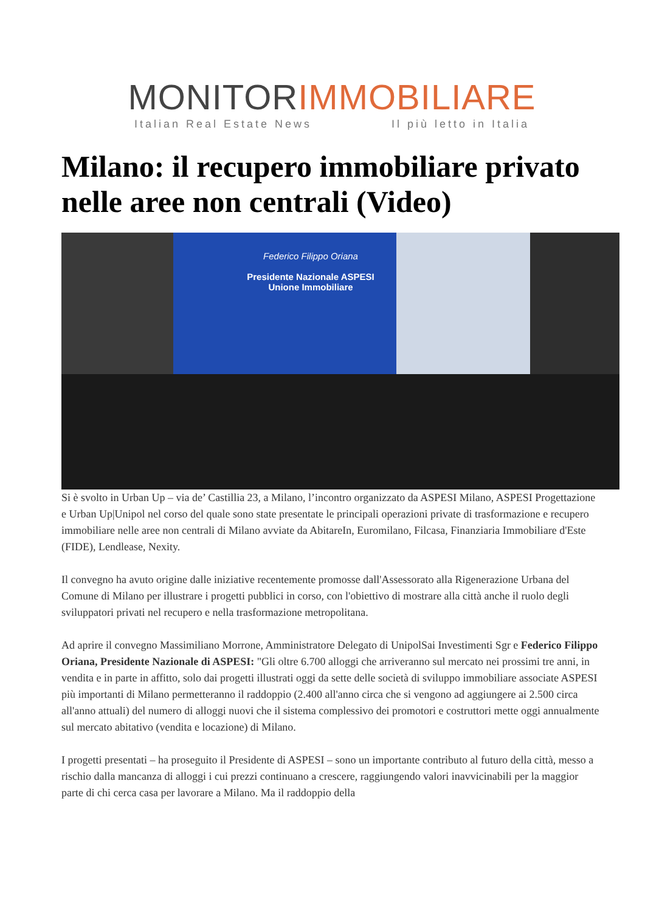MONITORIMMOBILIARE
Italian Real Estate News Il più letto in Italia
Milano: il recupero immobiliare privato nelle aree non centrali (Video)
Federico Filippo Oriana
Presidente Nazionale ASPESI
Unione Immobiliare
Si è svolto in Urban Up – via de’ Castillia 23, a Milano, l’incontro organizzato da ASPESI Milano, ASPESI Progettazione e Urban Up|Unipol nel corso del quale sono state presentate le principali operazioni private di trasformazione e recupero immobiliare nelle aree non centrali di Milano avviate da AbitareIn, Euromilano, Filcasa, Finanziaria Immobiliare d'Este (FIDE), Lendlease, Nexity.
Il convegno ha avuto origine dalle iniziative recentemente promosse dall'Assessorato alla Rigenerazione Urbana del Comune di Milano per illustrare i progetti pubblici in corso, con l'obiettivo di mostrare alla città anche il ruolo degli sviluppatori privati nel recupero e nella trasformazione metropolitana.
Ad aprire il convegno Massimiliano Morrone, Amministratore Delegato di UnipolSai Investimenti Sgr e Federico Filippo Oriana, Presidente Nazionale di ASPESI: "Gli oltre 6.700 alloggi che arriveranno sul mercato nei prossimi tre anni, in vendita e in parte in affitto, solo dai progetti illustrati oggi da sette delle società di sviluppo immobiliare associate ASPESI più importanti di Milano permetteranno il raddoppio (2.400 all'anno circa che si vengono ad aggiungere ai 2.500 circa all'anno attuali) del numero di alloggi nuovi che il sistema complessivo dei promotori e costruttori mette oggi annualmente sul mercato abitativo (vendita e locazione) di Milano.
I progetti presentati – ha proseguito il Presidente di ASPESI – sono un importante contributo al futuro della città, messo a rischio dalla mancanza di alloggi i cui prezzi continuano a crescere, raggiungendo valori inavvicinabili per la maggior parte di chi cerca casa per lavorare a Milano. Ma il raddoppio della